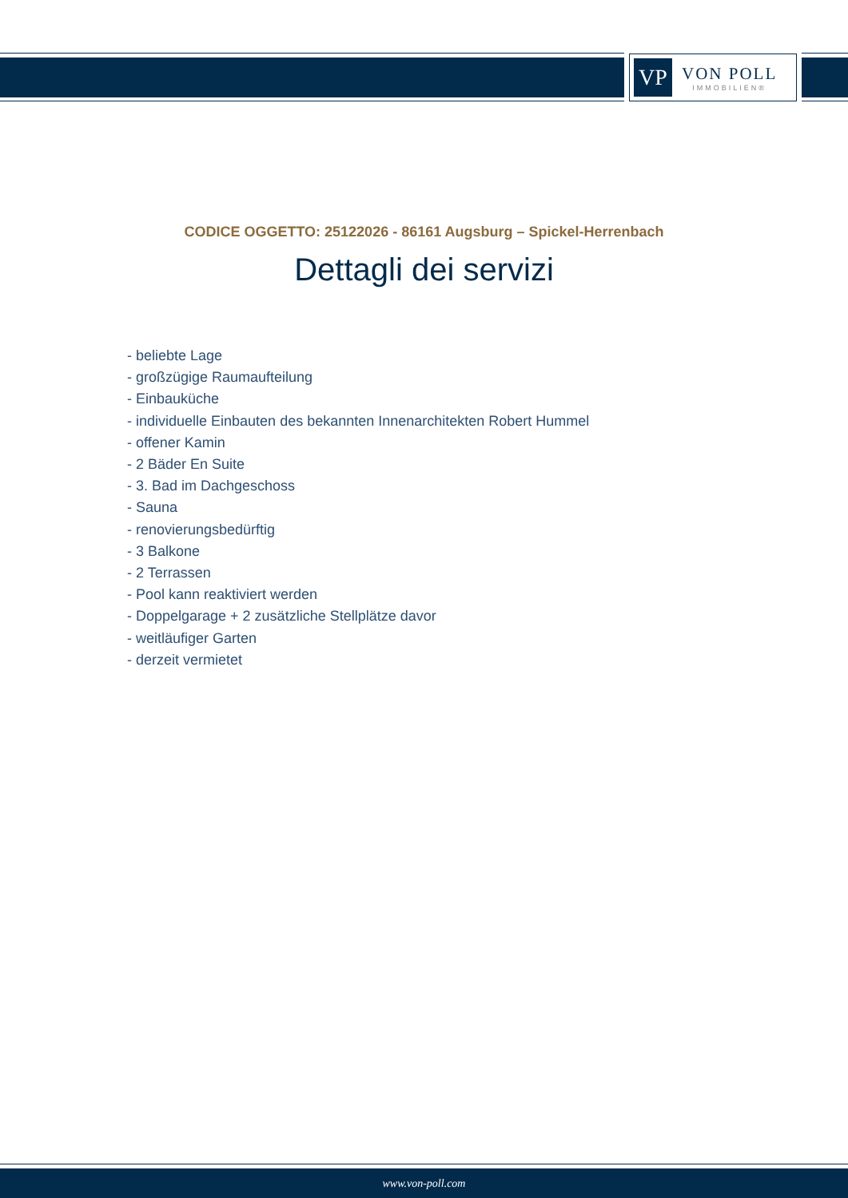VP
VON POLL
IMMOBILIEN®
CODICE OGGETTO: 25122026 - 86161 Augsburg – Spickel-Herrenbach
Dettagli dei servizi
- beliebte Lage
- großzügige Raumaufteilung
- Einbauküche
- individuelle Einbauten des bekannten Innenarchitekten Robert Hummel
- offener Kamin
- 2 Bäder En Suite
- 3. Bad im Dachgeschoss
- Sauna
- renovierungsbedürftig
- 3 Balkone
- 2 Terrassen
- Pool kann reaktiviert werden
- Doppelgarage + 2 zusätzliche Stellplätze davor
- weitläufiger Garten
- derzeit vermietet
www.von-poll.com